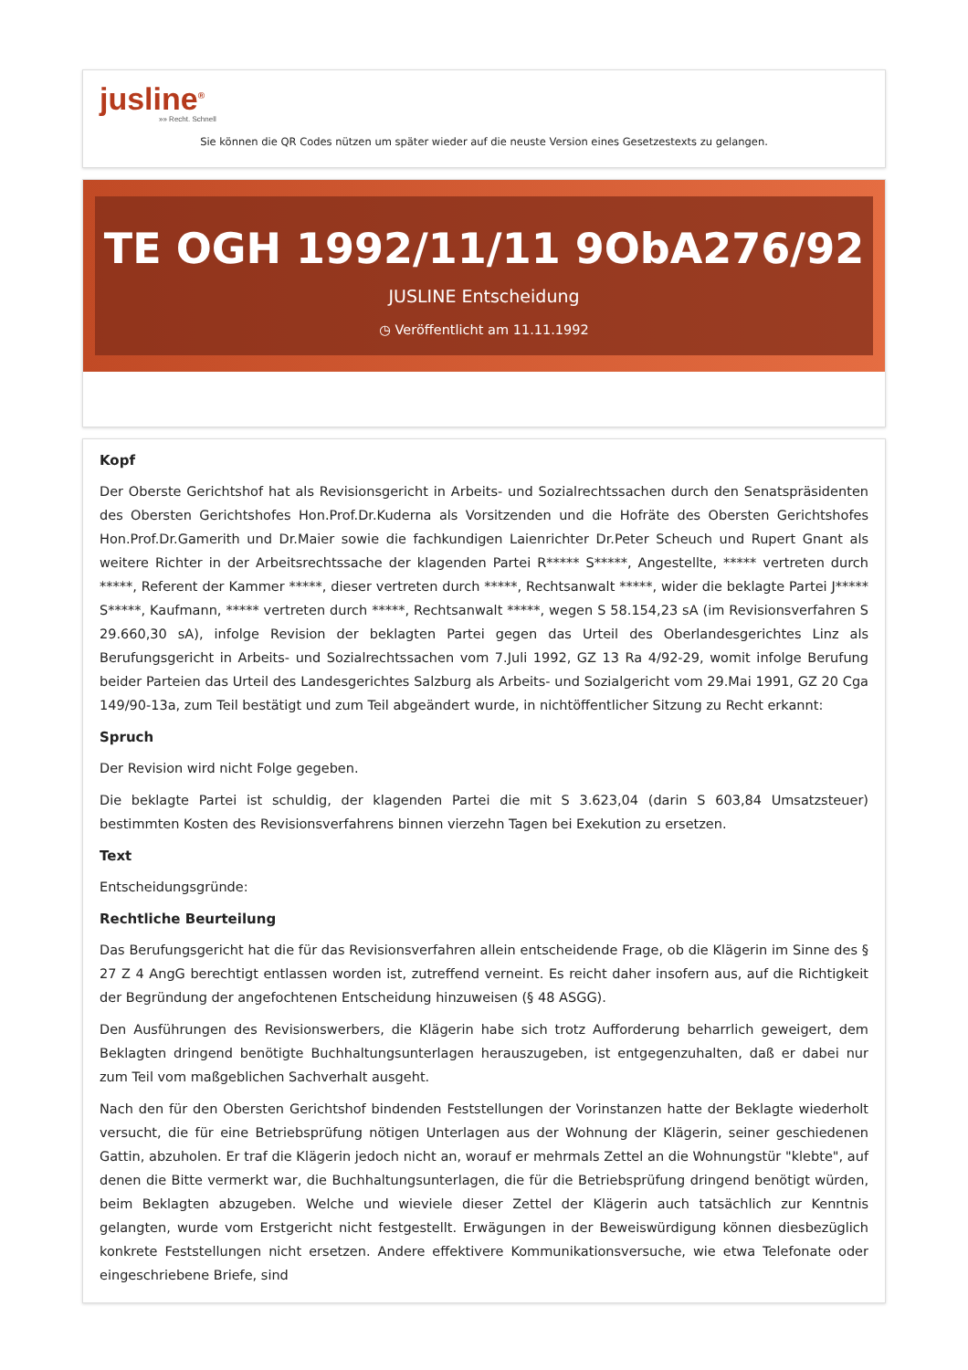jusline<sup>®</sup>
»» Recht. Schnell
Sie können die QR Codes nützen um später wieder auf die neuste Version eines Gesetzestexts zu gelangen.
TE OGH 1992/11/11 9ObA276/92
JUSLINE Entscheidung
◷ Veröffentlicht am 11.11.1992
Kopf
Der Oberste Gerichtshof hat als Revisionsgericht in Arbeits- und Sozialrechtssachen durch den Senatspräsidenten des Obersten Gerichtshofes Hon.Prof.Dr.Kuderna als Vorsitzenden und die Hofräte des Obersten Gerichtshofes Hon.Prof.Dr.Gamerith und Dr.Maier sowie die fachkundigen Laienrichter Dr.Peter Scheuch und Rupert Gnant als weitere Richter in der Arbeitsrechtssache der klagenden Partei R***** S*****, Angestellte, ***** vertreten durch *****, Referent der Kammer *****, dieser vertreten durch *****, Rechtsanwalt *****, wider die beklagte Partei J***** S*****, Kaufmann, ***** vertreten durch *****, Rechtsanwalt *****, wegen S 58.154,23 sA (im Revisionsverfahren S 29.660,30 sA), infolge Revision der beklagten Partei gegen das Urteil des Oberlandesgerichtes Linz als Berufungsgericht in Arbeits- und Sozialrechtssachen vom 7.Juli 1992, GZ 13 Ra 4/92-29, womit infolge Berufung beider Parteien das Urteil des Landesgerichtes Salzburg als Arbeits- und Sozialgericht vom 29.Mai 1991, GZ 20 Cga 149/90-13a, zum Teil bestätigt und zum Teil abgeändert wurde, in nichtöffentlicher Sitzung zu Recht erkannt:
Spruch
Der Revision wird nicht Folge gegeben.
Die beklagte Partei ist schuldig, der klagenden Partei die mit S 3.623,04 (darin S 603,84 Umsatzsteuer) bestimmten Kosten des Revisionsverfahrens binnen vierzehn Tagen bei Exekution zu ersetzen.
Text
Entscheidungsgründe:
Rechtliche Beurteilung
Das Berufungsgericht hat die für das Revisionsverfahren allein entscheidende Frage, ob die Klägerin im Sinne des § 27 Z 4 AngG berechtigt entlassen worden ist, zutreffend verneint. Es reicht daher insofern aus, auf die Richtigkeit der Begründung der angefochtenen Entscheidung hinzuweisen (§ 48 ASGG).
Den Ausführungen des Revisionswerbers, die Klägerin habe sich trotz Aufforderung beharrlich geweigert, dem Beklagten dringend benötigte Buchhaltungsunterlagen herauszugeben, ist entgegenzuhalten, daß er dabei nur zum Teil vom maßgeblichen Sachverhalt ausgeht.
Nach den für den Obersten Gerichtshof bindenden Feststellungen der Vorinstanzen hatte der Beklagte wiederholt versucht, die für eine Betriebsprüfung nötigen Unterlagen aus der Wohnung der Klägerin, seiner geschiedenen Gattin, abzuholen. Er traf die Klägerin jedoch nicht an, worauf er mehrmals Zettel an die Wohnungstür "klebte", auf denen die Bitte vermerkt war, die Buchhaltungsunterlagen, die für die Betriebsprüfung dringend benötigt würden, beim Beklagten abzugeben. Welche und wieviele dieser Zettel der Klägerin auch tatsächlich zur Kenntnis gelangten, wurde vom Erstgericht nicht festgestellt. Erwägungen in der Beweiswürdigung können diesbezüglich konkrete Feststellungen nicht ersetzen. Andere effektivere Kommunikationsversuche, wie etwa Telefonate oder eingeschriebene Briefe, sind